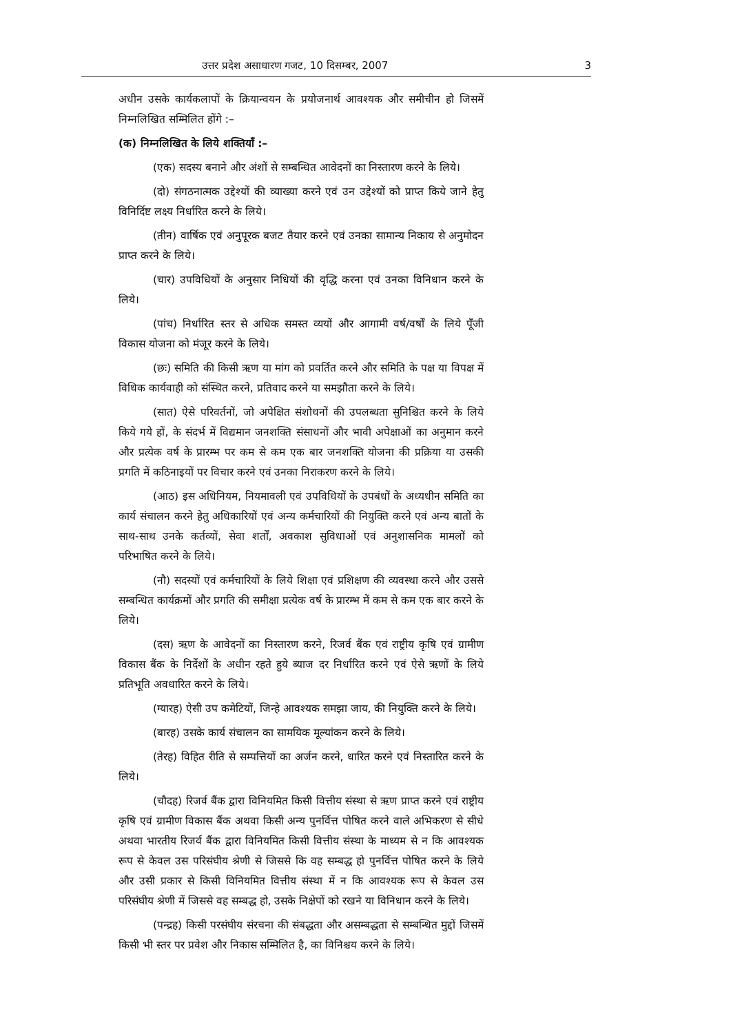उत्तर प्रदेश असाधारण गजट, 10 दिसम्बर, 2007 3
अधीन उसके कार्यकलापों के क्रियान्वयन के प्रयोजनार्थ आवश्यक और समीचीन हो जिसमें निम्नलिखित सम्मिलित होंगे :–
(क) निम्नलिखित के लिये शक्तियाँ :–
(एक) सदस्य बनाने और अंशों से सम्बन्धित आवेदनों का निस्तारण करने के लिये।
(दो) संगठनात्मक उद्देश्यों की व्याख्या करने एवं उन उद्देश्यों को प्राप्त किये जाने हेतु विनिर्दिष्ट लक्ष्य निर्धारित करने के लिये।
(तीन) वार्षिक एवं अनुपूरक बजट तैयार करने एवं उनका सामान्य निकाय से अनुमोदन प्राप्त करने के लिये।
(चार) उपविधियों के अनुसार निधियों की वृद्धि करना एवं उनका विनिधान करने के लिये।
(पांच) निर्धारित स्तर से अधिक समस्त व्ययों और आगामी वर्ष/वर्षों के लिये पूँजी विकास योजना को मंजूर करने के लिये।
(छः) समिति की किसी ऋण या मांग को प्रवर्तित करने और समिति के पक्ष या विपक्ष में विधिक कार्यवाही को संस्थित करने, प्रतिवाद करने या समझौता करने के लिये।
(सात) ऐसे परिवर्तनों, जो अपेक्षित संशोधनों की उपलब्धता सुनिश्चित करने के लिये किये गये हों, के संदर्भ में विद्यमान जनशक्ति संसाधनों और भावी अपेक्षाओं का अनुमान करने और प्रत्येक वर्ष के प्रारम्भ पर कम से कम एक बार जनशक्ति योजना की प्रक्रिया या उसकी प्रगति में कठिनाइयों पर विचार करने एवं उनका निराकरण करने के लिये।
(आठ) इस अधिनियम, नियमावली एवं उपविधियों के उपबंधों के अध्यधीन समिति का कार्य संचालन करने हेतु अधिकारियों एवं अन्य कर्मचारियों की नियुक्ति करने एवं अन्य बातों के साथ-साथ उनके कर्तव्यों, सेवा शर्तों, अवकाश सुविधाओं एवं अनुशासनिक मामलों को परिभाषित करने के लिये।
(नौ) सदस्यों एवं कर्मचारियों के लिये शिक्षा एवं प्रशिक्षण की व्यवस्था करने और उससे सम्बन्धित कार्यक्रमों और प्रगति की समीक्षा प्रत्येक वर्ष के प्रारम्भ में कम से कम एक बार करने के लिये।
(दस) ऋण के आवेदनों का निस्तारण करने, रिजर्व बैंक एवं राष्ट्रीय कृषि एवं ग्रामीण विकास बैंक के निर्देशों के अधीन रहते हुये ब्याज दर निर्धारित करने एवं ऐसे ऋणों के लिये प्रतिभूति अवधारित करने के लिये।
(ग्यारह) ऐसी उप कमेटियों, जिन्हे आवश्यक समझा जाय, की नियुक्ति करने के लिये।
(बारह) उसके कार्य संचालन का सामयिक मूल्यांकन करने के लिये।
(तेरह) विहित रीति से सम्पत्तियों का अर्जन करने, धारित करने एवं निस्तारित करने के लिये।
(चौदह) रिजर्व बैंक द्वारा विनियमित किसी वित्तीय संस्था से ऋण प्राप्त करने एवं राष्ट्रीय कृषि एवं ग्रामीण विकास बैंक अथवा किसी अन्य पुनर्वित्त पोषित करने वाले अभिकरण से सीधे अथवा भारतीय रिजर्व बैंक द्वारा विनियमित किसी वित्तीय संस्था के माध्यम से न कि आवश्यक रूप से केवल उस परिसंघीय श्रेणी से जिससे कि वह सम्बद्ध हो पुनर्वित्त पोषित करने के लिये और उसी प्रकार से किसी विनियमित वित्तीय संस्था में न कि आवश्यक रूप से केवल उस परिसंघीय श्रेणी में जिससे वह सम्बद्ध हो, उसके निक्षेपों को रखने या विनिधान करने के लिये।
(पन्द्रह) किसी परसंघीय संरचना की संबद्धता और असम्बद्धता से सम्बन्धित मुद्दों जिसमें किसी भी स्तर पर प्रवेश और निकास सम्मिलित है, का विनिश्चय करने के लिये।